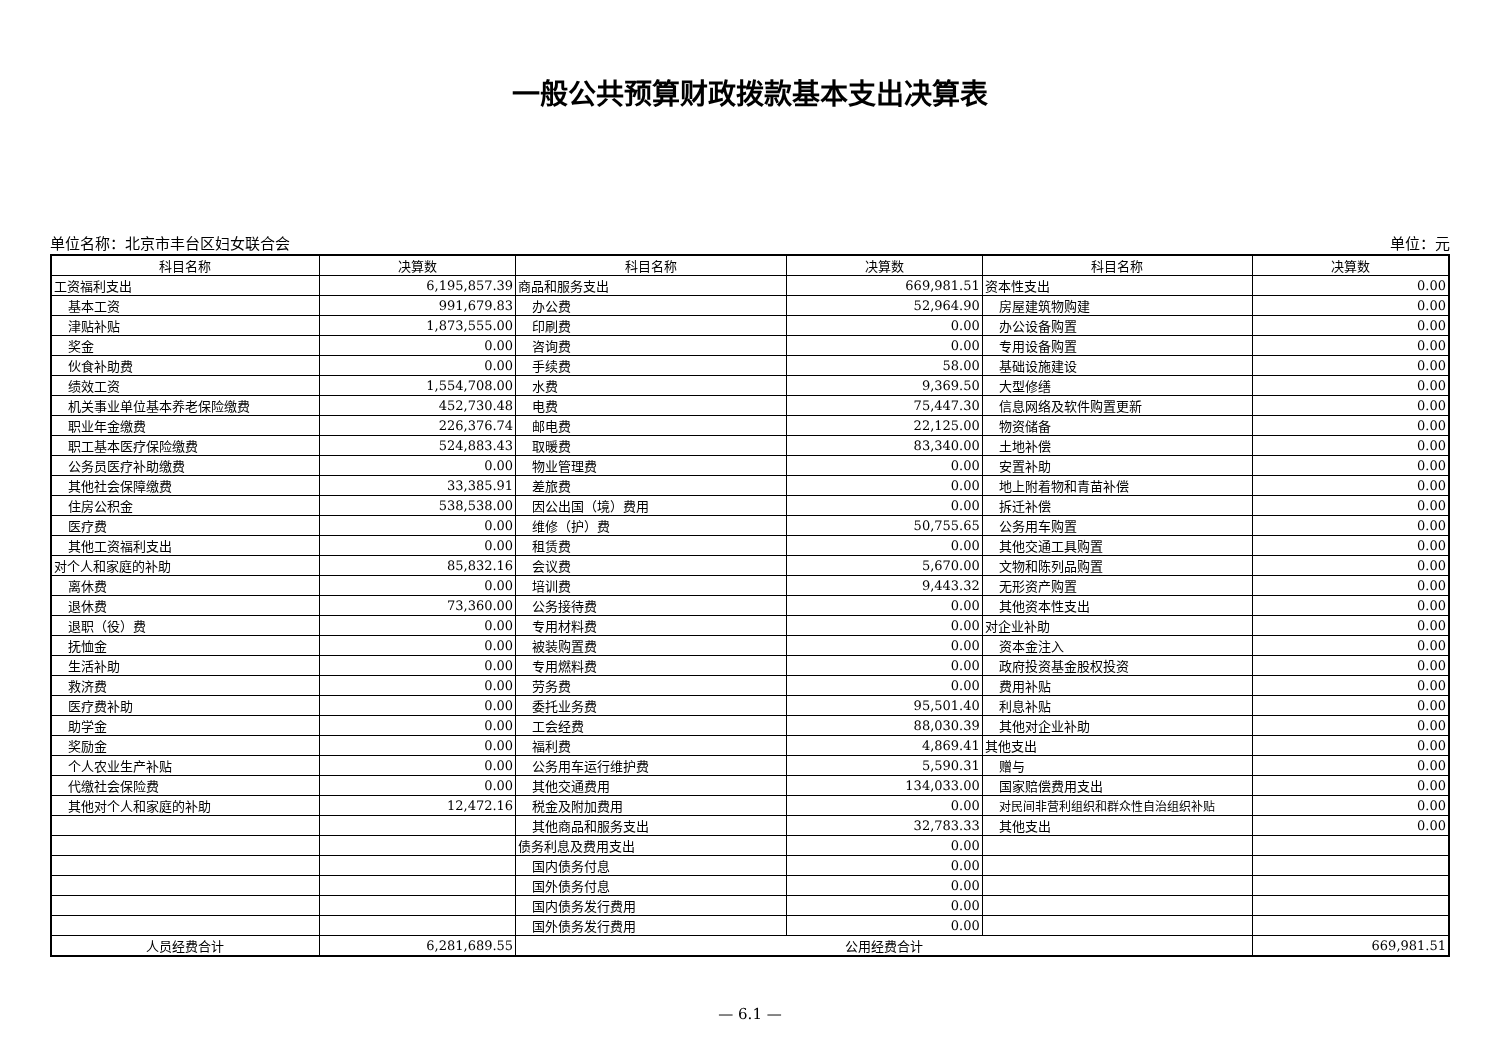一般公共预算财政拨款基本支出决算表
单位名称：北京市丰台区妇女联合会 单位：元
| 科目名称 | 决算数 | 科目名称 | 决算数 | 科目名称 | 决算数 |
| --- | --- | --- | --- | --- | --- |
| 工资福利支出 | 6,195,857.39 | 商品和服务支出 | 669,981.51 | 资本性支出 | 0.00 |
| 基本工资 | 991,679.83 | 办公费 | 52,964.90 | 房屋建筑物购建 | 0.00 |
| 津贴补贴 | 1,873,555.00 | 印刷费 | 0.00 | 办公设备购置 | 0.00 |
| 奖金 | 0.00 | 咨询费 | 0.00 | 专用设备购置 | 0.00 |
| 伙食补助费 | 0.00 | 手续费 | 58.00 | 基础设施建设 | 0.00 |
| 绩效工资 | 1,554,708.00 | 水费 | 9,369.50 | 大型修缮 | 0.00 |
| 机关事业单位基本养老保险缴费 | 452,730.48 | 电费 | 75,447.30 | 信息网络及软件购置更新 | 0.00 |
| 职业年金缴费 | 226,376.74 | 邮电费 | 22,125.00 | 物资储备 | 0.00 |
| 职工基本医疗保险缴费 | 524,883.43 | 取暖费 | 83,340.00 | 土地补偿 | 0.00 |
| 公务员医疗补助缴费 | 0.00 | 物业管理费 | 0.00 | 安置补助 | 0.00 |
| 其他社会保障缴费 | 33,385.91 | 差旅费 | 0.00 | 地上附着物和青苗补偿 | 0.00 |
| 住房公积金 | 538,538.00 | 因公出国（境）费用 | 0.00 | 拆迁补偿 | 0.00 |
| 医疗费 | 0.00 | 维修（护）费 | 50,755.65 | 公务用车购置 | 0.00 |
| 其他工资福利支出 | 0.00 | 租赁费 | 0.00 | 其他交通工具购置 | 0.00 |
| 对个人和家庭的补助 | 85,832.16 | 会议费 | 5,670.00 | 文物和陈列品购置 | 0.00 |
| 离休费 | 0.00 | 培训费 | 9,443.32 | 无形资产购置 | 0.00 |
| 退休费 | 73,360.00 | 公务接待费 | 0.00 | 其他资本性支出 | 0.00 |
| 退职（役）费 | 0.00 | 专用材料费 | 0.00 | 对企业补助 | 0.00 |
| 抚恤金 | 0.00 | 被装购置费 | 0.00 | 资本金注入 | 0.00 |
| 生活补助 | 0.00 | 专用燃料费 | 0.00 | 政府投资基金股权投资 | 0.00 |
| 救济费 | 0.00 | 劳务费 | 0.00 | 费用补贴 | 0.00 |
| 医疗费补助 | 0.00 | 委托业务费 | 95,501.40 | 利息补贴 | 0.00 |
| 助学金 | 0.00 | 工会经费 | 88,030.39 | 其他对企业补助 | 0.00 |
| 奖励金 | 0.00 | 福利费 | 4,869.41 | 其他支出 | 0.00 |
| 个人农业生产补贴 | 0.00 | 公务用车运行维护费 | 5,590.31 | 赠与 | 0.00 |
| 代缴社会保险费 | 0.00 | 其他交通费用 | 134,033.00 | 国家赔偿费用支出 | 0.00 |
| 其他对个人和家庭的补助 | 12,472.16 | 税金及附加费用 | 0.00 | 对民间非营利组织和群众性自治组织补贴 | 0.00 |
| | | 其他商品和服务支出 | 32,783.33 | 其他支出 | 0.00 |
| | | 债务利息及费用支出 | 0.00 | | |
| | | 国内债务付息 | 0.00 | | |
| | | 国外债务付息 | 0.00 | | |
| | | 国内债务发行费用 | 0.00 | | |
| | | 国外债务发行费用 | 0.00 | | |
| 人员经费合计 | 6,281,689.55 | 公用经费合计 | | | 669,981.51 |
— 6.1 —